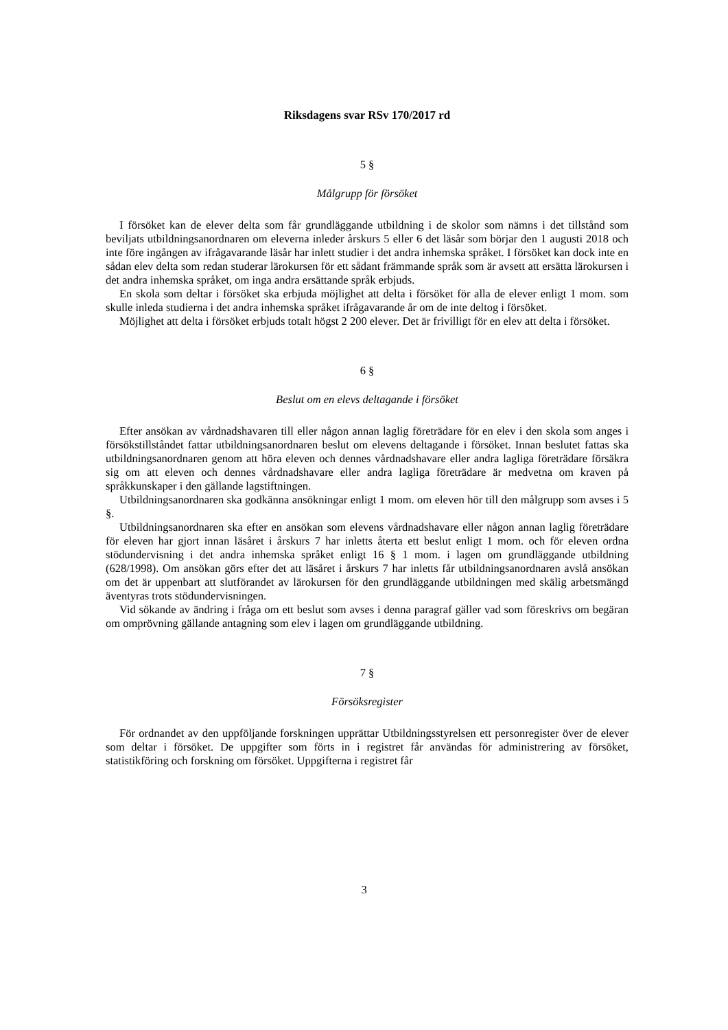Riksdagens svar RSv 170/2017 rd
5 §
Målgrupp för försöket
I försöket kan de elever delta som får grundläggande utbildning i de skolor som nämns i det tillstånd som beviljats utbildningsanordnaren om eleverna inleder årskurs 5 eller 6 det läsår som börjar den 1 augusti 2018 och inte före ingången av ifrågavarande läsår har inlett studier i det andra inhemska språket. I försöket kan dock inte en sådan elev delta som redan studerar lärokursen för ett sådant främmande språk som är avsett att ersätta lärokursen i det andra inhemska språket, om inga andra ersättande språk erbjuds.
En skola som deltar i försöket ska erbjuda möjlighet att delta i försöket för alla de elever enligt 1 mom. som skulle inleda studierna i det andra inhemska språket ifrågavarande år om de inte deltog i försöket.
Möjlighet att delta i försöket erbjuds totalt högst 2 200 elever. Det är frivilligt för en elev att delta i försöket.
6 §
Beslut om en elevs deltagande i försöket
Efter ansökan av vårdnadshavaren till eller någon annan laglig företrädare för en elev i den skola som anges i försökstillståndet fattar utbildningsanordnaren beslut om elevens deltagande i försöket. Innan beslutet fattas ska utbildningsanordnaren genom att höra eleven och dennes vårdnadshavare eller andra lagliga företrädare försäkra sig om att eleven och dennes vårdnadshavare eller andra lagliga företrädare är medvetna om kraven på språkkunskaper i den gällande lagstiftningen.
Utbildningsanordnaren ska godkänna ansökningar enligt 1 mom. om eleven hör till den målgrupp som avses i 5 §.
Utbildningsanordnaren ska efter en ansökan som elevens vårdnadshavare eller någon annan laglig företrädare för eleven har gjort innan läsåret i årskurs 7 har inletts återta ett beslut enligt 1 mom. och för eleven ordna stödundervisning i det andra inhemska språket enligt 16 § 1 mom. i lagen om grundläggande utbildning (628/1998). Om ansökan görs efter det att läsåret i årskurs 7 har inletts får utbildningsanordnaren avslå ansökan om det är uppenbart att slutförandet av lärokursen för den grundläggande utbildningen med skälig arbetsmängd äventyras trots stödundervisningen.
Vid sökande av ändring i fråga om ett beslut som avses i denna paragraf gäller vad som föreskrivs om begäran om omprövning gällande antagning som elev i lagen om grundläggande utbildning.
7 §
Försöksregister
För ordnandet av den uppföljande forskningen upprättar Utbildningsstyrelsen ett personregister över de elever som deltar i försöket. De uppgifter som förts in i registret får användas för administrering av försöket, statistikföring och forskning om försöket. Uppgifterna i registret får
3